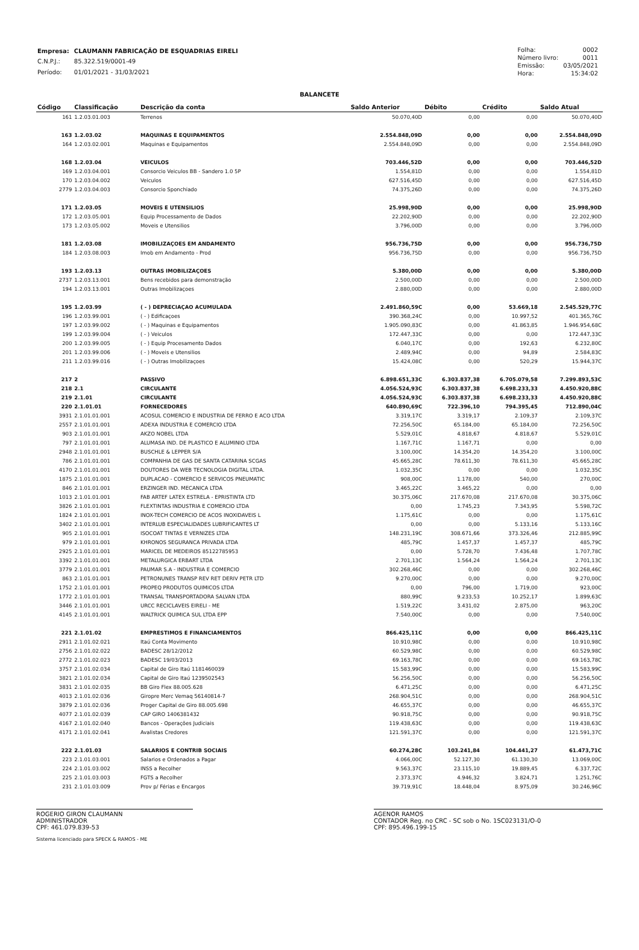| Empresa: | CLAUMANN FABRICAÇÃO DE ESQUADRIAS EIRELI |
| C.N.P.J.: | 85.322.519/0001-49 |
| Período: | 01/01/2021 - 31/03/2021 |
| Folha: | 0002 |
| Número livro: | 0011 |
| Emissão: | 03/05/2021 |
| Hora: | 15:34:02 |
BALANCETE
| Código | Classificação | Descrição da conta | Saldo Anterior | Débito | Crédito | Saldo Atual |
| --- | --- | --- | --- | --- | --- | --- |
| 161 | 1.2.03.01.003 | Terrenos | 50.070,40D | 0,00 | 0,00 | 50.070,40D |
| 163 | 1.2.03.02 | MAQUINAS E EQUIPAMENTOS | 2.554.848,09D | 0,00 | 0,00 | 2.554.848,09D |
| 164 | 1.2.03.02.001 | Maquinas e Equipamentos | 2.554.848,09D | 0,00 | 0,00 | 2.554.848,09D |
| 168 | 1.2.03.04 | VEICULOS | 703.446,52D | 0,00 | 0,00 | 703.446,52D |
| 169 | 1.2.03.04.001 | Consorcio Veiculos BB - Sandero 1.0 5P | 1.554,81D | 0,00 | 0,00 | 1.554,81D |
| 170 | 1.2.03.04.002 | Veiculos | 627.516,45D | 0,00 | 0,00 | 627.516,45D |
| 2779 | 1.2.03.04.003 | Consorcio Sponchiado | 74.375,26D | 0,00 | 0,00 | 74.375,26D |
| 171 | 1.2.03.05 | MOVEIS E UTENSILIOS | 25.998,90D | 0,00 | 0,00 | 25.998,90D |
| 172 | 1.2.03.05.001 | Equip Processamento de Dados | 22.202,90D | 0,00 | 0,00 | 22.202,90D |
| 173 | 1.2.03.05.002 | Moveis e Utensilios | 3.796,00D | 0,00 | 0,00 | 3.796,00D |
| 181 | 1.2.03.08 | IMOBILIZAÇOES EM ANDAMENTO | 956.736,75D | 0,00 | 0,00 | 956.736,75D |
| 184 | 1.2.03.08.003 | Imob em Andamento - Prod | 956.736,75D | 0,00 | 0,00 | 956.736,75D |
| 193 | 1.2.03.13 | OUTRAS IMOBILIZAÇOES | 5.380,00D | 0,00 | 0,00 | 5.380,00D |
| 2737 | 1.2.03.13.001 | Bens recebidos para demonstração | 2.500,00D | 0,00 | 0,00 | 2.500,00D |
| 194 | 1.2.03.13.001 | Outras Imobilizaçoes | 2.880,00D | 0,00 | 0,00 | 2.880,00D |
| 195 | 1.2.03.99 | ( - ) DEPRECIAÇAO ACUMULADA | 2.491.860,59C | 0,00 | 53.669,18 | 2.545.529,77C |
| 196 | 1.2.03.99.001 | ( - ) Edificaçoes | 390.368,24C | 0,00 | 10.997,52 | 401.365,76C |
| 197 | 1.2.03.99.002 | ( - ) Maquinas e Equipamentos | 1.905.090,83C | 0,00 | 41.863,85 | 1.946.954,68C |
| 199 | 1.2.03.99.004 | ( - ) Veiculos | 172.447,33C | 0,00 | 0,00 | 172.447,33C |
| 200 | 1.2.03.99.005 | ( - ) Equip Procesamento Dados | 6.040,17C | 0,00 | 192,63 | 6.232,80C |
| 201 | 1.2.03.99.006 | ( - ) Moveis e Utensilios | 2.489,94C | 0,00 | 94,89 | 2.584,83C |
| 211 | 1.2.03.99.016 | ( - ) Outras Imobilizaçoes | 15.424,08C | 0,00 | 520,29 | 15.944,37C |
| 217 | 2 | PASSIVO | 6.898.651,33C | 6.303.837,38 | 6.705.079,58 | 7.299.893,53C |
| 218 | 2.1 | CIRCULANTE | 4.056.524,93C | 6.303.837,38 | 6.698.233,33 | 4.450.920,88C |
| 219 | 2.1.01 | CIRCULANTE | 4.056.524,93C | 6.303.837,38 | 6.698.233,33 | 4.450.920,88C |
| 220 | 2.1.01.01 | FORNECEDORES | 640.890,69C | 722.396,10 | 794.395,45 | 712.890,04C |
| 3931 | 2.1.01.01.001 | ACOSUL COMERCIO E INDUSTRIA DE FERRO E ACO LTDA | 3.319,17C | 3.319,17 | 2.109,37 | 2.109,37C |
| 2557 | 2.1.01.01.001 | ADEXA INDUSTRIA E COMERCIO LTDA | 72.256,50C | 65.184,00 | 65.184,00 | 72.256,50C |
| 903 | 2.1.01.01.001 | AKZO NOBEL LTDA | 5.529,01C | 4.818,67 | 4.818,67 | 5.529,01C |
| 797 | 2.1.01.01.001 | ALUMASA IND. DE PLASTICO E ALUMINIO LTDA | 1.167,71C | 1.167,71 | 0,00 | 0,00 |
| 2948 | 2.1.01.01.001 | BUSCHLE & LEPPER S/A | 3.100,00C | 14.354,20 | 14.354,20 | 3.100,00C |
| 786 | 2.1.01.01.001 | COMPANHIA DE GAS DE SANTA CATARINA SCGAS | 45.665,28C | 78.611,30 | 78.611,30 | 45.665,28C |
| 4170 | 2.1.01.01.001 | DOUTORES DA WEB TECNOLOGIA DIGITAL LTDA. | 1.032,35C | 0,00 | 0,00 | 1.032,35C |
| 1875 | 2.1.01.01.001 | DUPLACAO - COMERCIO E SERVICOS PNEUMATIC | 908,00C | 1.178,00 | 540,00 | 270,00C |
| 846 | 2.1.01.01.001 | ERZINGER IND. MECANICA LTDA | 3.465,22C | 3.465,22 | 0,00 | 0,00 |
| 1013 | 2.1.01.01.001 | FAB ARTEF LATEX ESTRELA - EPRISTINTA LTD | 30.375,06C | 217.670,08 | 217.670,08 | 30.375,06C |
| 3826 | 2.1.01.01.001 | FLEXTINTAS INDUSTRIA E COMERCIO LTDA | 0,00 | 1.745,23 | 7.343,95 | 5.598,72C |
| 1824 | 2.1.01.01.001 | INOX-TECH COMERCIO DE ACOS INOXIDAVEIS L | 1.175,61C | 0,00 | 0,00 | 1.175,61C |
| 3402 | 2.1.01.01.001 | INTERLUB ESPECIALIDADES LUBRIFICANTES LT | 0,00 | 0,00 | 5.133,16 | 5.133,16C |
| 905 | 2.1.01.01.001 | ISOCOAT TINTAS E VERNIZES LTDA | 148.231,19C | 308.671,66 | 373.326,46 | 212.885,99C |
| 979 | 2.1.01.01.001 | KHRONOS SEGURANCA PRIVADA LTDA | 485,79C | 1.457,37 | 1.457,37 | 485,79C |
| 2925 | 2.1.01.01.001 | MARICEL DE MEDEIROS 85122785953 | 0,00 | 5.728,70 | 7.436,48 | 1.707,78C |
| 3392 | 2.1.01.01.001 | METALURGICA ERBART LTDA | 2.701,13C | 1.564,24 | 1.564,24 | 2.701,13C |
| 3779 | 2.1.01.01.001 | PAUMAR S.A - INDUSTRIA E COMERCIO | 302.268,46C | 0,00 | 0,00 | 302.268,46C |
| 863 | 2.1.01.01.001 | PETRONUNES TRANSP REV RET DERIV PETR LTD | 9.270,00C | 0,00 | 0,00 | 9.270,00C |
| 1752 | 2.1.01.01.001 | PROPEQ PRODUTOS QUIMICOS LTDA | 0,00 | 796,00 | 1.719,00 | 923,00C |
| 1772 | 2.1.01.01.001 | TRANSAL TRANSPORTADORA SALVAN LTDA | 880,99C | 9.233,53 | 10.252,17 | 1.899,63C |
| 3446 | 2.1.01.01.001 | URCC RECICLAVEIS EIRELI - ME | 1.519,22C | 3.431,02 | 2.875,00 | 963,20C |
| 4145 | 2.1.01.01.001 | WALTRICK QUIMICA SUL LTDA EPP | 7.540,00C | 0,00 | 0,00 | 7.540,00C |
| 221 | 2.1.01.02 | EMPRESTIMOS E FINANCIAMENTOS | 866.425,11C | 0,00 | 0,00 | 866.425,11C |
| 2911 | 2.1.01.02.021 | Itaú Conta Movimento | 10.910,98C | 0,00 | 0,00 | 10.910,98C |
| 2756 | 2.1.01.02.022 | BADESC 28/12/2012 | 60.529,98C | 0,00 | 0,00 | 60.529,98C |
| 2772 | 2.1.01.02.023 | BADESC 19/03/2013 | 69.163,78C | 0,00 | 0,00 | 69.163,78C |
| 3757 | 2.1.01.02.034 | Capital de Giro Itaú 1181460039 | 15.583,99C | 0,00 | 0,00 | 15.583,99C |
| 3821 | 2.1.01.02.034 | Capital de Giro Itaú 1239502543 | 56.256,50C | 0,00 | 0,00 | 56.256,50C |
| 3831 | 2.1.01.02.035 | BB Giro Flex 88.005.628 | 6.471,25C | 0,00 | 0,00 | 6.471,25C |
| 4013 | 2.1.01.02.036 | Giropre Merc Vemaq 56140814-7 | 268.904,51C | 0,00 | 0,00 | 268.904,51C |
| 3879 | 2.1.01.02.036 | Proger Capital de Giro 88.005.698 | 46.655,37C | 0,00 | 0,00 | 46.655,37C |
| 4077 | 2.1.01.02.039 | CAP GIRO 1406381432 | 90.918,75C | 0,00 | 0,00 | 90.918,75C |
| 4167 | 2.1.01.02.040 | Bancos - Operações Judiciais | 119.438,63C | 0,00 | 0,00 | 119.438,63C |
| 4171 | 2.1.01.02.041 | Avalistas Credores | 121.591,37C | 0,00 | 0,00 | 121.591,37C |
| 222 | 2.1.01.03 | SALARIOS E CONTRIB SOCIAIS | 60.274,28C | 103.241,84 | 104.441,27 | 61.473,71C |
| 223 | 2.1.01.03.001 | Salarios e Ordenados a Pagar | 4.066,00C | 52.127,30 | 61.130,30 | 13.069,00C |
| 224 | 2.1.01.03.002 | INSS a Recolher | 9.563,37C | 23.115,10 | 19.889,45 | 6.337,72C |
| 225 | 2.1.01.03.003 | FGTS a Recolher | 2.373,37C | 4.946,32 | 3.824,71 | 1.251,76C |
| 231 | 2.1.01.03.009 | Prov p/ Férias e Encargos | 39.719,91C | 18.448,04 | 8.975,09 | 30.246,96C |
ROGERIO GIRON CLAUMANN
ADMINISTRADOR
CPF: 461.079.839-53
AGENOR RAMOS
CONTADOR Reg. no CRC - SC sob o No. 1SC023131/O-0
CPF: 895.496.199-15
Sistema licenciado para SPECK & RAMOS - ME